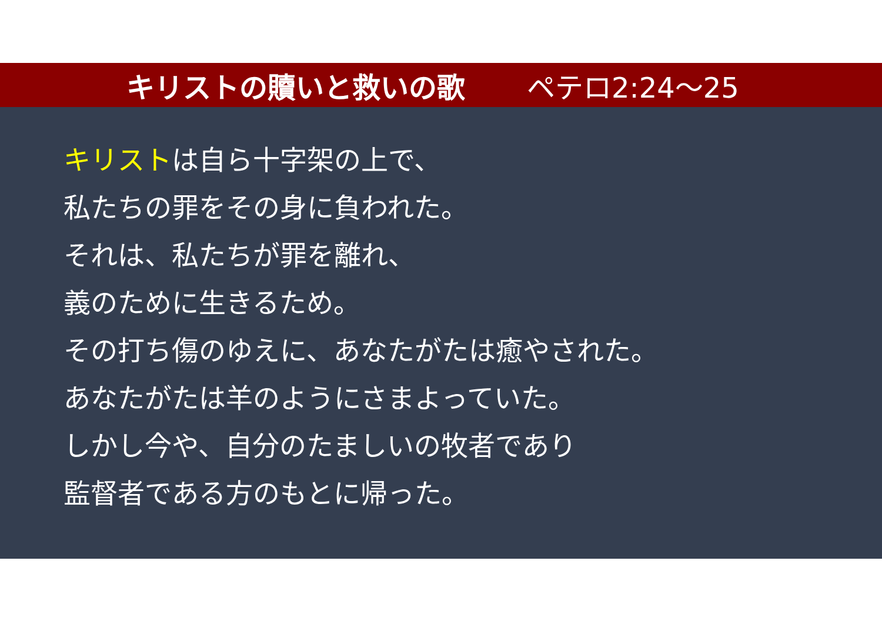キリストの贖いと救いの歌 ペテロ2:24～25
キリストは自ら十字架の上で、
私たちの罪をその身に負われた。
それは、私たちが罪を離れ、
義のために生きるため。
その打ち傷のゆえに、あなたがたは癒やされた。
あなたがたは羊のようにさまよっていた。
しかし今や、自分のたましいの牧者であり
監督者である方のもとに帰った。